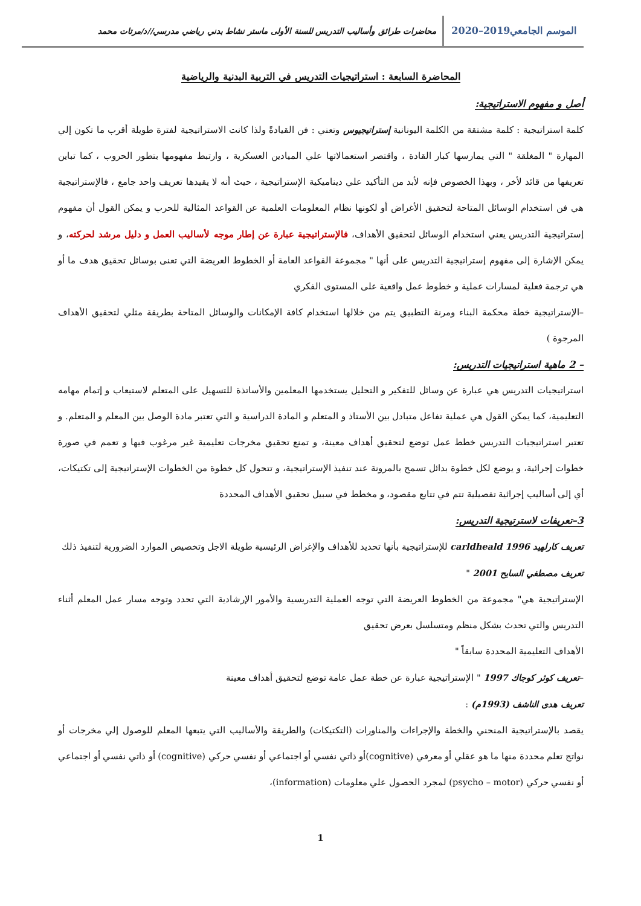الموسم الجامعي2019–2020
محاضرات طرائق وأساليب التدريس للسنة الأولى ماستر نشاط بدني رياضي مدرسي//د/مرتات محمد
المحاضرة السابعة : استراتيجيات التدريس في التربية البدنية والرياضية
أصل و مفهوم الاستراتيجية:
كلمة استراتيجية : كلمة مشتقة من الكلمة اليونانية إستراتيجيوس وتعني : فن القيادةً ولذا كانت الاستراتيجية لفترة طويلة أقرب ما تكون إلي المهارة " المغلقة " التي يمارسها كبار القادة ، واقتصر استعمالاتها علي الميادين العسكرية ، وارتبط مفهومها بتطور الحروب ، كما تباين تعريفها من قائد لأخر ، وبهذا الخصوص فإنه لأبد من التأكيد علي ديناميكية الإستراتيجية ، حيث أنه لا يقيدها تعريف واحد جامع ، فالإستراتيجية هي فن استخدام الوسائل المتاحة لتحقيق الأغراض أو لكونها نظام المعلومات العلمية عن القواعد المثالية للحرب و يمكن القول أن مفهوم إستراتيجية التدريس يعني استخدام الوسائل لتحقيق الأهداف، فالإستراتيجية عبارة عن إطار موجه لأساليب العمل و دليل مرشد لحركته، و يمكن الإشارة إلى مفهوم إستراتيجية التدريس على أنها " مجموعة القواعد العامة أو الخطوط العريضة التي تعنى بوسائل تحقيق هدف ما أو هي ترجمة فعلية لمسارات عملية و خطوط عمل واقعية على المستوى الفكري
–الإستراتيجية خطة محكمة البناء ومرنة التطبيق يتم من خلالها استخدام كافة الإمكانات والوسائل المتاحة بطريقة مثلي لتحقيق الأهداف المرجوة )
– 2 ماهية استراتيجيات التدريس:
استراتيجيات التدريس هي عبارة عن وسائل للتفكير و التحليل يستخدمها المعلمين والأساتذة للتسهيل على المتعلم لاستيعاب و إتمام مهامه التعليمية، كما يمكن القول هي عملية تفاعل متبادل بين الأستاذ و المتعلم و المادة الدراسية و التي تعتبر مادة الوصل بين المعلم و المتعلم. و تعتبر استراتيجيات التدريس خطط عمل توضع لتحقيق أهداف معينة، و تمنع تحقيق مخرجات تعليمية غير مرغوب فيها و تعمم في صورة خطوات إجرائية، و يوضع لكل خطوة بدائل تسمح بالمرونة عند تنفيذ الإستراتيجية، و تتحول كل خطوة من الخطوات الإستراتيجية إلى تكتيكات، أي إلى أساليب إجرائية تفصيلية تتم في تتابع مقصود، و مخطط في سبيل تحقيق الأهداف المحددة
3–تعريفات لاسترتيجية التدريس:
تعريف كارلهيد carldheald 1996 للإستراتيجية بأنها تحديد للأهداف والإغراض الرئيسية طويلة الاجل وتخصيص الموارد الضرورية لتنفيذ ذلك
تعريف مصطفي السايح 2001 "
الإستراتيجية هي" مجموعة من الخطوط العريضة التي توجه العملية التدريسية والأمور الإرشادية التي تحدد وتوجه مسار عمل المعلم أثناء التدريس والتي تحدث بشكل منظم ومتسلسل بعرض تحقيق
الأهداف التعليمية المحددة سابقاً "
–تعريف كوثر كوجاك 1997 " الإستراتيجية عبارة عن خطة عمل عامة توضع لتحقيق أهداف معينة
تعريف هدى الناشف (1993م) :
يقصد بالإستراتيجية المنحني والخطة والإجراءات والمناورات (التكتيكات) والطريقة والأساليب التي يتبعها المعلم للوصول إلي مخرجات أو نواتج تعلم محددة منها ما هو عقلي أو معرفي (cognitive)أو ذاتي نفسي أو اجتماعي أو نفسي حركي (cognitive) أو ذاتي نفسي أو اجتماعي أو نفسي حركي (psycho – motor) لمجرد الحصول علي معلومات (information)،
1